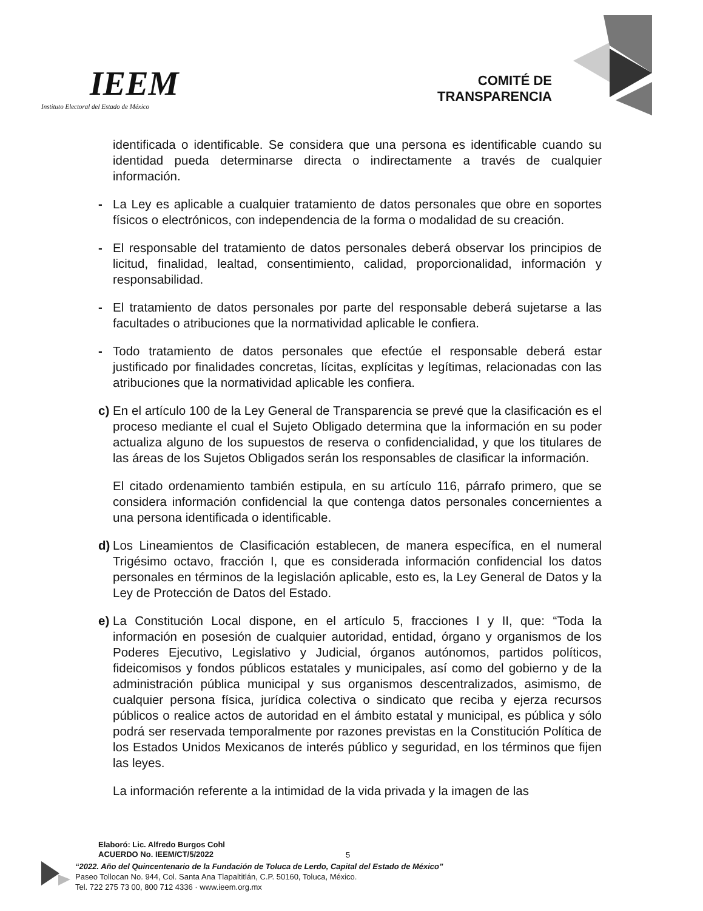IEEM
Instituto Electoral del Estado de México
COMITÉ DE
TRANSPARENCIA
identificada o identificable. Se considera que una persona es identificable cuando su identidad pueda determinarse directa o indirectamente a través de cualquier información.
- La Ley es aplicable a cualquier tratamiento de datos personales que obre en soportes físicos o electrónicos, con independencia de la forma o modalidad de su creación.
- El responsable del tratamiento de datos personales deberá observar los principios de licitud, finalidad, lealtad, consentimiento, calidad, proporcionalidad, información y responsabilidad.
- El tratamiento de datos personales por parte del responsable deberá sujetarse a las facultades o atribuciones que la normatividad aplicable le confiera.
- Todo tratamiento de datos personales que efectúe el responsable deberá estar justificado por finalidades concretas, lícitas, explícitas y legítimas, relacionadas con las atribuciones que la normatividad aplicable les confiera.
c)
En el artículo 100 de la Ley General de Transparencia se prevé que la clasificación es el proceso mediante el cual el Sujeto Obligado determina que la información en su poder actualiza alguno de los supuestos de reserva o confidencialidad, y que los titulares de las áreas de los Sujetos Obligados serán los responsables de clasificar la información.
El citado ordenamiento también estipula, en su artículo 116, párrafo primero, que se considera información confidencial la que contenga datos personales concernientes a una persona identificada o identificable.
d)
Los Lineamientos de Clasificación establecen, de manera específica, en el numeral Trigésimo octavo, fracción I, que es considerada información confidencial los datos personales en términos de la legislación aplicable, esto es, la Ley General de Datos y la Ley de Protección de Datos del Estado.
e)
La Constitución Local dispone, en el artículo 5, fracciones I y II, que: “Toda la información en posesión de cualquier autoridad, entidad, órgano y organismos de los Poderes Ejecutivo, Legislativo y Judicial, órganos autónomos, partidos políticos, fideicomisos y fondos públicos estatales y municipales, así como del gobierno y de la administración pública municipal y sus organismos descentralizados, asimismo, de cualquier persona física, jurídica colectiva o sindicato que reciba y ejerza recursos públicos o realice actos de autoridad en el ámbito estatal y municipal, es pública y sólo podrá ser reservada temporalmente por razones previstas en la Constitución Política de los Estados Unidos Mexicanos de interés público y seguridad, en los términos que fijen las leyes.
La información referente a la intimidad de la vida privada y la imagen de las
Elaboró: Lic. Alfredo Burgos Cohl
ACUERDO No. IEEM/CT/5/2022
5
“2022. Año del Quincentenario de la Fundación de Toluca de Lerdo, Capital del Estado de México”
Paseo Tollocan No. 944, Col. Santa Ana Tlapaltitlán, C.P. 50160, Toluca, México.
Tel. 722 275 73 00, 800 712 4336 · www.ieem.org.mx